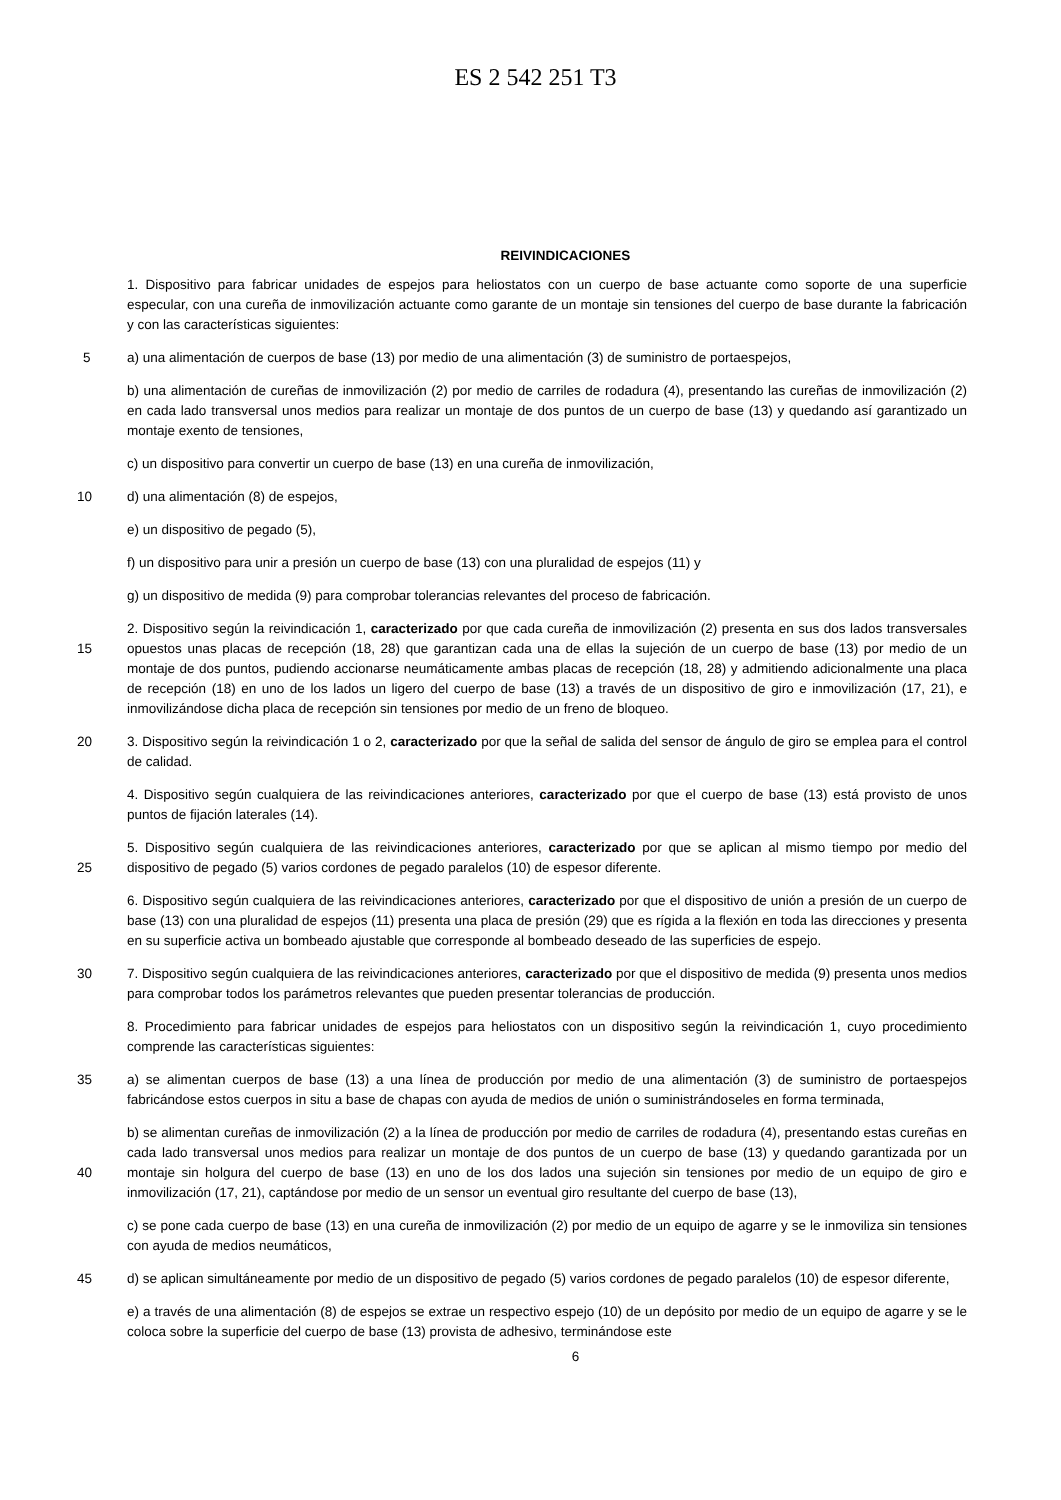ES 2 542 251 T3
REIVINDICACIONES
1. Dispositivo para fabricar unidades de espejos para heliostatos con un cuerpo de base actuante como soporte de una superficie especular, con una cureña de inmovilización actuante como garante de un montaje sin tensiones del cuerpo de base durante la fabricación y con las características siguientes:
5
a) una alimentación de cuerpos de base (13) por medio de una alimentación (3) de suministro de portaespejos,
b) una alimentación de cureñas de inmovilización (2) por medio de carriles de rodadura (4), presentando las cureñas de inmovilización (2) en cada lado transversal unos medios para realizar un montaje de dos puntos de un cuerpo de base (13) y quedando así garantizado un montaje exento de tensiones,
c) un dispositivo para convertir un cuerpo de base (13) en una cureña de inmovilización,
10
d) una alimentación (8) de espejos,
e) un dispositivo de pegado (5),
f) un dispositivo para unir a presión un cuerpo de base (13) con una pluralidad de espejos (11) y
g) un dispositivo de medida (9) para comprobar tolerancias relevantes del proceso de fabricación.
15
2. Dispositivo según la reivindicación 1, caracterizado por que cada cureña de inmovilización (2) presenta en sus dos lados transversales opuestos unas placas de recepción (18, 28) que garantizan cada una de ellas la sujeción de un cuerpo de base (13) por medio de un montaje de dos puntos, pudiendo accionarse neumáticamente ambas placas de recepción (18, 28) y admitiendo adicionalmente una placa de recepción (18) en uno de los lados un ligero del cuerpo de base (13) a través de un dispositivo de giro e inmovilización (17, 21), e inmovilizándose dicha placa de recepción sin tensiones por medio de un freno de bloqueo.
20
3. Dispositivo según la reivindicación 1 o 2, caracterizado por que la señal de salida del sensor de ángulo de giro se emplea para el control de calidad.
4. Dispositivo según cualquiera de las reivindicaciones anteriores, caracterizado por que el cuerpo de base (13) está provisto de unos puntos de fijación laterales (14).
25
5. Dispositivo según cualquiera de las reivindicaciones anteriores, caracterizado por que se aplican al mismo tiempo por medio del dispositivo de pegado (5) varios cordones de pegado paralelos (10) de espesor diferente.
6. Dispositivo según cualquiera de las reivindicaciones anteriores, caracterizado por que el dispositivo de unión a presión de un cuerpo de base (13) con una pluralidad de espejos (11) presenta una placa de presión (29) que es rígida a la flexión en toda las direcciones y presenta en su superficie activa un bombeado ajustable que corresponde al bombeado deseado de las superficies de espejo.
30
7. Dispositivo según cualquiera de las reivindicaciones anteriores, caracterizado por que el dispositivo de medida (9) presenta unos medios para comprobar todos los parámetros relevantes que pueden presentar tolerancias de producción.
8. Procedimiento para fabricar unidades de espejos para heliostatos con un dispositivo según la reivindicación 1, cuyo procedimiento comprende las características siguientes:
35
a) se alimentan cuerpos de base (13) a una línea de producción por medio de una alimentación (3) de suministro de portaespejos fabricándose estos cuerpos in situ a base de chapas con ayuda de medios de unión o suministrándoseles en forma terminada,
40
b) se alimentan cureñas de inmovilización (2) a la línea de producción por medio de carriles de rodadura (4), presentando estas cureñas en cada lado transversal unos medios para realizar un montaje de dos puntos de un cuerpo de base (13) y quedando garantizada por un montaje sin holgura del cuerpo de base (13) en uno de los dos lados una sujeción sin tensiones por medio de un equipo de giro e inmovilización (17, 21), captándose por medio de un sensor un eventual giro resultante del cuerpo de base (13),
c) se pone cada cuerpo de base (13) en una cureña de inmovilización (2) por medio de un equipo de agarre y se le inmoviliza sin tensiones con ayuda de medios neumáticos,
45
d) se aplican simultáneamente por medio de un dispositivo de pegado (5) varios cordones de pegado paralelos (10) de espesor diferente,
e) a través de una alimentación (8) de espejos se extrae un respectivo espejo (10) de un depósito por medio de un equipo de agarre y se le coloca sobre la superficie del cuerpo de base (13) provista de adhesivo, terminándose este
6